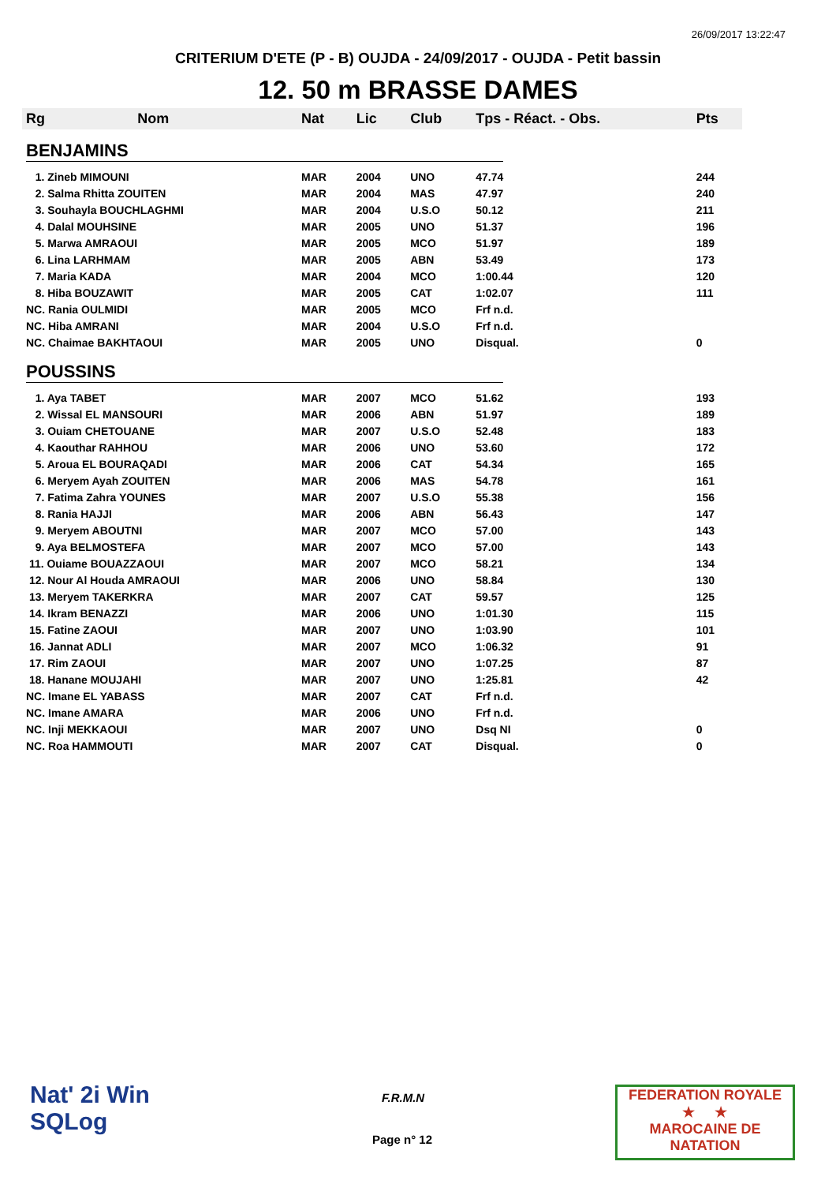26/09/2017 13:22:47
CRITERIUM D'ETE (P - B) OUJDA - 24/09/2017 - OUJDA - Petit bassin
12. 50 m BRASSE DAMES
| Rg | Nom | Nat | Lic | Club | Tps - Réact. - Obs. | Pts |
| --- | --- | --- | --- | --- | --- | --- |
| BENJAMINS | | | | | | |
| 1. Zineb MIMOUNI | | MAR | 2004 | UNO | 47.74 | 244 |
| 2. Salma Rhitta ZOUITEN | | MAR | 2004 | MAS | 47.97 | 240 |
| 3. Souhayla BOUCHLAGHMI | | MAR | 2004 | U.S.O | 50.12 | 211 |
| 4. Dalal MOUHSINE | | MAR | 2005 | UNO | 51.37 | 196 |
| 5. Marwa AMRAOUI | | MAR | 2005 | MCO | 51.97 | 189 |
| 6. Lina LARHMAM | | MAR | 2005 | ABN | 53.49 | 173 |
| 7. Maria KADA | | MAR | 2004 | MCO | 1:00.44 | 120 |
| 8. Hiba BOUZAWIT | | MAR | 2005 | CAT | 1:02.07 | 111 |
| NC. Rania OULMIDI | | MAR | 2005 | MCO | Frf n.d. | |
| NC. Hiba AMRANI | | MAR | 2004 | U.S.O | Frf n.d. | |
| NC. Chaimae BAKHTAOUI | | MAR | 2005 | UNO | Disqual. | 0 |
| POUSSINS | | | | | | |
| 1. Aya TABET | | MAR | 2007 | MCO | 51.62 | 193 |
| 2. Wissal EL MANSOURI | | MAR | 2006 | ABN | 51.97 | 189 |
| 3. Ouiam CHETOUANE | | MAR | 2007 | U.S.O | 52.48 | 183 |
| 4. Kaouthar RAHHOU | | MAR | 2006 | UNO | 53.60 | 172 |
| 5. Aroua EL BOURAQADI | | MAR | 2006 | CAT | 54.34 | 165 |
| 6. Meryem Ayah ZOUITEN | | MAR | 2006 | MAS | 54.78 | 161 |
| 7. Fatima Zahra YOUNES | | MAR | 2007 | U.S.O | 55.38 | 156 |
| 8. Rania HAJJI | | MAR | 2006 | ABN | 56.43 | 147 |
| 9. Meryem ABOUTNI | | MAR | 2007 | MCO | 57.00 | 143 |
| 9. Aya BELMOSTEFA | | MAR | 2007 | MCO | 57.00 | 143 |
| 11. Ouiame BOUAZZAOUI | | MAR | 2007 | MCO | 58.21 | 134 |
| 12. Nour Al Houda AMRAOUI | | MAR | 2006 | UNO | 58.84 | 130 |
| 13. Meryem TAKERKRA | | MAR | 2007 | CAT | 59.57 | 125 |
| 14. Ikram BENAZZI | | MAR | 2006 | UNO | 1:01.30 | 115 |
| 15. Fatine ZAOUI | | MAR | 2007 | UNO | 1:03.90 | 101 |
| 16. Jannat ADLI | | MAR | 2007 | MCO | 1:06.32 | 91 |
| 17. Rim ZAOUI | | MAR | 2007 | UNO | 1:07.25 | 87 |
| 18. Hanane MOUJAHI | | MAR | 2007 | UNO | 1:25.81 | 42 |
| NC. Imane EL YABASS | | MAR | 2007 | CAT | Frf n.d. | |
| NC. Imane AMARA | | MAR | 2006 | UNO | Frf n.d. | |
| NC. Inji MEKKAOUI | | MAR | 2007 | UNO | Dsq NI | 0 |
| NC. Roa HAMMOUTI | | MAR | 2007 | CAT | Disqual. | 0 |
Nat' 2i Win
SQLog
F.R.M.N
Page n° 12
FEDERATION ROYALE
★ ★
MAROCAINE DE NATATION